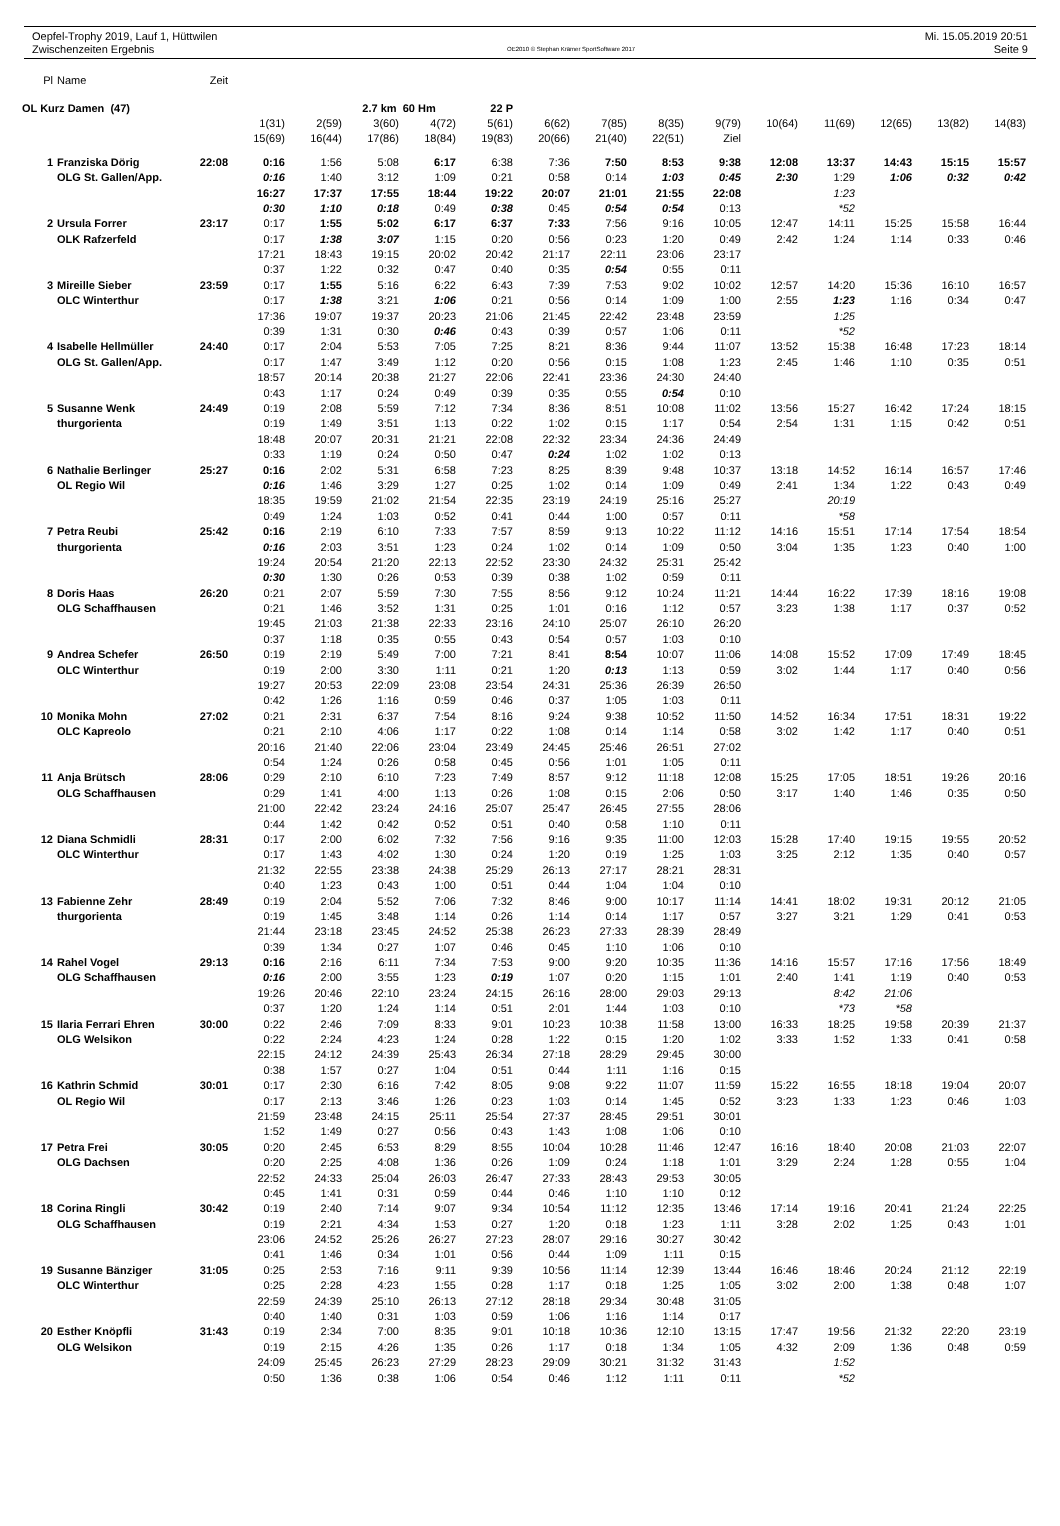Oepfel-Trophy 2019, Lauf 1, Hüttwilen
Zwischenzeiten Ergebnis
OE2010 © Stephan Krämer SportSoftware 2017
Mi. 15.05.2019 20:51
Seite 9
| Pl | Name | Zeit | | | | | | | | | | | | | | |
| --- | --- | --- | --- | --- | --- | --- | --- | --- | --- | --- | --- | --- | --- | --- | --- | --- |
| OL Kurz Damen (47) | | | | | 2.7 km 60 Hm | | 22 P | | | | | | | | | |
| | | | 1(31) | 2(59) | 3(60) | 4(72) | 5(61) | 6(62) | 7(85) | 8(35) | 9(79) | 10(64) | 11(69) | 12(65) | 13(82) | 14(83) |
| | | | 15(69) | 16(44) | 17(86) | 18(84) | 19(83) | 20(66) | 21(40) | 22(51) | Ziel | | | | | |
| 1 | Franziska Dörig | 22:08 | 0:16 | 1:56 | 5:08 | 6:17 | 6:38 | 7:36 | 7:50 | 8:53 | 9:38 | 12:08 | 13:37 | 14:43 | 15:15 | 15:57 |
| | OLG St. Gallen/App. | | 0:16 | 1:40 | 3:12 | 1:09 | 0:21 | 0:58 | 0:14 | 1:03 | 0:45 | 2:30 | 1:29 | 1:06 | 0:32 | 0:42 |
| | | | 16:27 | 17:37 | 17:55 | 18:44 | 19:22 | 20:07 | 21:01 | 21:55 | 22:08 | | 1:23 | | | |
| | | | 0:30 | 1:10 | 0:18 | 0:49 | 0:38 | 0:45 | 0:54 | 0:54 | 0:13 | | *52 | | | |
| 2 | Ursula Forrer | 23:17 | 0:17 | 1:55 | 5:02 | 6:17 | 6:37 | 7:33 | 7:56 | 9:16 | 10:05 | 12:47 | 14:11 | 15:25 | 15:58 | 16:44 |
| | OLK Rafzerfeld | | 0:17 | 1:38 | 3:07 | 1:15 | 0:20 | 0:56 | 0:23 | 1:20 | 0:49 | 2:42 | 1:24 | 1:14 | 0:33 | 0:46 |
| | | | 17:21 | 18:43 | 19:15 | 20:02 | 20:42 | 21:17 | 22:11 | 23:06 | 23:17 | | | | | |
| | | | 0:37 | 1:22 | 0:32 | 0:47 | 0:40 | 0:35 | 0:54 | 0:55 | 0:11 | | | | | |
| 3 | Mireille Sieber | 23:59 | 0:17 | 1:55 | 5:16 | 6:22 | 6:43 | 7:39 | 7:53 | 9:02 | 10:02 | 12:57 | 14:20 | 15:36 | 16:10 | 16:57 |
| | OLC Winterthur | | 0:17 | 1:38 | 3:21 | 1:06 | 0:21 | 0:56 | 0:14 | 1:09 | 1:00 | 2:55 | 1:23 | 1:16 | 0:34 | 0:47 |
| | | | 17:36 | 19:07 | 19:37 | 20:23 | 21:06 | 21:45 | 22:42 | 23:48 | 23:59 | | 1:25 | | | |
| | | | 0:39 | 1:31 | 0:30 | 0:46 | 0:43 | 0:39 | 0:57 | 1:06 | 0:11 | | *52 | | | |
| 4 | Isabelle Hellmüller | 24:40 | 0:17 | 2:04 | 5:53 | 7:05 | 7:25 | 8:21 | 8:36 | 9:44 | 11:07 | 13:52 | 15:38 | 16:48 | 17:23 | 18:14 |
| | OLG St. Gallen/App. | | 0:17 | 1:47 | 3:49 | 1:12 | 0:20 | 0:56 | 0:15 | 1:08 | 1:23 | 2:45 | 1:46 | 1:10 | 0:35 | 0:51 |
| | | | 18:57 | 20:14 | 20:38 | 21:27 | 22:06 | 22:41 | 23:36 | 24:30 | 24:40 | | | | | |
| | | | 0:43 | 1:17 | 0:24 | 0:49 | 0:39 | 0:35 | 0:55 | 0:54 | 0:10 | | | | | |
| 5 | Susanne Wenk | 24:49 | 0:19 | 2:08 | 5:59 | 7:12 | 7:34 | 8:36 | 8:51 | 10:08 | 11:02 | 13:56 | 15:27 | 16:42 | 17:24 | 18:15 |
| | thurgorienta | | 0:19 | 1:49 | 3:51 | 1:13 | 0:22 | 1:02 | 0:15 | 1:17 | 0:54 | 2:54 | 1:31 | 1:15 | 0:42 | 0:51 |
| | | | 18:48 | 20:07 | 20:31 | 21:21 | 22:08 | 22:32 | 23:34 | 24:36 | 24:49 | | | | | |
| | | | 0:33 | 1:19 | 0:24 | 0:50 | 0:47 | 0:24 | 1:02 | 1:02 | 0:13 | | | | | |
| 6 | Nathalie Berlinger | 25:27 | 0:16 | 2:02 | 5:31 | 6:58 | 7:23 | 8:25 | 8:39 | 9:48 | 10:37 | 13:18 | 14:52 | 16:14 | 16:57 | 17:46 |
| | OL Regio Wil | | 0:16 | 1:46 | 3:29 | 1:27 | 0:25 | 1:02 | 0:14 | 1:09 | 0:49 | 2:41 | 1:34 | 1:22 | 0:43 | 0:49 |
| | | | 18:35 | 19:59 | 21:02 | 21:54 | 22:35 | 23:19 | 24:19 | 25:16 | 25:27 | | 20:19 | | | |
| | | | 0:49 | 1:24 | 1:03 | 0:52 | 0:41 | 0:44 | 1:00 | 0:57 | 0:11 | | *58 | | | |
| 7 | Petra Reubi | 25:42 | 0:16 | 2:19 | 6:10 | 7:33 | 7:57 | 8:59 | 9:13 | 10:22 | 11:12 | 14:16 | 15:51 | 17:14 | 17:54 | 18:54 |
| | thurgorienta | | 0:16 | 2:03 | 3:51 | 1:23 | 0:24 | 1:02 | 0:14 | 1:09 | 0:50 | 3:04 | 1:35 | 1:23 | 0:40 | 1:00 |
| | | | 19:24 | 20:54 | 21:20 | 22:13 | 22:52 | 23:30 | 24:32 | 25:31 | 25:42 | | | | | |
| | | | 0:30 | 1:30 | 0:26 | 0:53 | 0:39 | 0:38 | 1:02 | 0:59 | 0:11 | | | | | |
| 8 | Doris Haas | 26:20 | 0:21 | 2:07 | 5:59 | 7:30 | 7:55 | 8:56 | 9:12 | 10:24 | 11:21 | 14:44 | 16:22 | 17:39 | 18:16 | 19:08 |
| | OLG Schaffhausen | | 0:21 | 1:46 | 3:52 | 1:31 | 0:25 | 1:01 | 0:16 | 1:12 | 0:57 | 3:23 | 1:38 | 1:17 | 0:37 | 0:52 |
| | | | 19:45 | 21:03 | 21:38 | 22:33 | 23:16 | 24:10 | 25:07 | 26:10 | 26:20 | | | | | |
| | | | 0:37 | 1:18 | 0:35 | 0:55 | 0:43 | 0:54 | 0:57 | 1:03 | 0:10 | | | | | |
| 9 | Andrea Schefer | 26:50 | 0:19 | 2:19 | 5:49 | 7:00 | 7:21 | 8:41 | 8:54 | 10:07 | 11:06 | 14:08 | 15:52 | 17:09 | 17:49 | 18:45 |
| | OLC Winterthur | | 0:19 | 2:00 | 3:30 | 1:11 | 0:21 | 1:20 | 0:13 | 1:13 | 0:59 | 3:02 | 1:44 | 1:17 | 0:40 | 0:56 |
| | | | 19:27 | 20:53 | 22:09 | 23:08 | 23:54 | 24:31 | 25:36 | 26:39 | 26:50 | | | | | |
| | | | 0:42 | 1:26 | 1:16 | 0:59 | 0:46 | 0:37 | 1:05 | 1:03 | 0:11 | | | | | |
| 10 | Monika Mohn | 27:02 | 0:21 | 2:31 | 6:37 | 7:54 | 8:16 | 9:24 | 9:38 | 10:52 | 11:50 | 14:52 | 16:34 | 17:51 | 18:31 | 19:22 |
| | OLC Kapreolo | | 0:21 | 2:10 | 4:06 | 1:17 | 0:22 | 1:08 | 0:14 | 1:14 | 0:58 | 3:02 | 1:42 | 1:17 | 0:40 | 0:51 |
| | | | 20:16 | 21:40 | 22:06 | 23:04 | 23:49 | 24:45 | 25:46 | 26:51 | 27:02 | | | | | |
| | | | 0:54 | 1:24 | 0:26 | 0:58 | 0:45 | 0:56 | 1:01 | 1:05 | 0:11 | | | | | |
| 11 | Anja Brütsch | 28:06 | 0:29 | 2:10 | 6:10 | 7:23 | 7:49 | 8:57 | 9:12 | 11:18 | 12:08 | 15:25 | 17:05 | 18:51 | 19:26 | 20:16 |
| | OLG Schaffhausen | | 0:29 | 1:41 | 4:00 | 1:13 | 0:26 | 1:08 | 0:15 | 2:06 | 0:50 | 3:17 | 1:40 | 1:46 | 0:35 | 0:50 |
| | | | 21:00 | 22:42 | 23:24 | 24:16 | 25:07 | 25:47 | 26:45 | 27:55 | 28:06 | | | | | |
| | | | 0:44 | 1:42 | 0:42 | 0:52 | 0:51 | 0:40 | 0:58 | 1:10 | 0:11 | | | | | |
| 12 | Diana Schmidli | 28:31 | 0:17 | 2:00 | 6:02 | 7:32 | 7:56 | 9:16 | 9:35 | 11:00 | 12:03 | 15:28 | 17:40 | 19:15 | 19:55 | 20:52 |
| | OLC Winterthur | | 0:17 | 1:43 | 4:02 | 1:30 | 0:24 | 1:20 | 0:19 | 1:25 | 1:03 | 3:25 | 2:12 | 1:35 | 0:40 | 0:57 |
| | | | 21:32 | 22:55 | 23:38 | 24:38 | 25:29 | 26:13 | 27:17 | 28:21 | 28:31 | | | | | |
| | | | 0:40 | 1:23 | 0:43 | 1:00 | 0:51 | 0:44 | 1:04 | 1:04 | 0:10 | | | | | |
| 13 | Fabienne Zehr | 28:49 | 0:19 | 2:04 | 5:52 | 7:06 | 7:32 | 8:46 | 9:00 | 10:17 | 11:14 | 14:41 | 18:02 | 19:31 | 20:12 | 21:05 |
| | thurgorienta | | 0:19 | 1:45 | 3:48 | 1:14 | 0:26 | 1:14 | 0:14 | 1:17 | 0:57 | 3:27 | 3:21 | 1:29 | 0:41 | 0:53 |
| | | | 21:44 | 23:18 | 23:45 | 24:52 | 25:38 | 26:23 | 27:33 | 28:39 | 28:49 | | | | | |
| | | | 0:39 | 1:34 | 0:27 | 1:07 | 0:46 | 0:45 | 1:10 | 1:06 | 0:10 | | | | | |
| 14 | Rahel Vogel | 29:13 | 0:16 | 2:16 | 6:11 | 7:34 | 7:53 | 9:00 | 9:20 | 10:35 | 11:36 | 14:16 | 15:57 | 17:16 | 17:56 | 18:49 |
| | OLG Schaffhausen | | 0:16 | 2:00 | 3:55 | 1:23 | 0:19 | 1:07 | 0:20 | 1:15 | 1:01 | 2:40 | 1:41 | 1:19 | 0:40 | 0:53 |
| | | | 19:26 | 20:46 | 22:10 | 23:24 | 24:15 | 26:16 | 28:00 | 29:03 | 29:13 | | 8:42 | 21:06 | | |
| | | | 0:37 | 1:20 | 1:24 | 1:14 | 0:51 | 2:01 | 1:44 | 1:03 | 0:10 | | *73 | *58 | | |
| 15 | Ilaria Ferrari Ehren | 30:00 | 0:22 | 2:46 | 7:09 | 8:33 | 9:01 | 10:23 | 10:38 | 11:58 | 13:00 | 16:33 | 18:25 | 19:58 | 20:39 | 21:37 |
| | OLG Welsikon | | 0:22 | 2:24 | 4:23 | 1:24 | 0:28 | 1:22 | 0:15 | 1:20 | 1:02 | 3:33 | 1:52 | 1:33 | 0:41 | 0:58 |
| | | | 22:15 | 24:12 | 24:39 | 25:43 | 26:34 | 27:18 | 28:29 | 29:45 | 30:00 | | | | | |
| | | | 0:38 | 1:57 | 0:27 | 1:04 | 0:51 | 0:44 | 1:11 | 1:16 | 0:15 | | | | | |
| 16 | Kathrin Schmid | 30:01 | 0:17 | 2:30 | 6:16 | 7:42 | 8:05 | 9:08 | 9:22 | 11:07 | 11:59 | 15:22 | 16:55 | 18:18 | 19:04 | 20:07 |
| | OL Regio Wil | | 0:17 | 2:13 | 3:46 | 1:26 | 0:23 | 1:03 | 0:14 | 1:45 | 0:52 | 3:23 | 1:33 | 1:23 | 0:46 | 1:03 |
| | | | 21:59 | 23:48 | 24:15 | 25:11 | 25:54 | 27:37 | 28:45 | 29:51 | 30:01 | | | | | |
| | | | 1:52 | 1:49 | 0:27 | 0:56 | 0:43 | 1:43 | 1:08 | 1:06 | 0:10 | | | | | |
| 17 | Petra Frei | 30:05 | 0:20 | 2:45 | 6:53 | 8:29 | 8:55 | 10:04 | 10:28 | 11:46 | 12:47 | 16:16 | 18:40 | 20:08 | 21:03 | 22:07 |
| | OLG Dachsen | | 0:20 | 2:25 | 4:08 | 1:36 | 0:26 | 1:09 | 0:24 | 1:18 | 1:01 | 3:29 | 2:24 | 1:28 | 0:55 | 1:04 |
| | | | 22:52 | 24:33 | 25:04 | 26:03 | 26:47 | 27:33 | 28:43 | 29:53 | 30:05 | | | | | |
| | | | 0:45 | 1:41 | 0:31 | 0:59 | 0:44 | 0:46 | 1:10 | 1:10 | 0:12 | | | | | |
| 18 | Corina Ringli | 30:42 | 0:19 | 2:40 | 7:14 | 9:07 | 9:34 | 10:54 | 11:12 | 12:35 | 13:46 | 17:14 | 19:16 | 20:41 | 21:24 | 22:25 |
| | OLG Schaffhausen | | 0:19 | 2:21 | 4:34 | 1:53 | 0:27 | 1:20 | 0:18 | 1:23 | 1:11 | 3:28 | 2:02 | 1:25 | 0:43 | 1:01 |
| | | | 23:06 | 24:52 | 25:26 | 26:27 | 27:23 | 28:07 | 29:16 | 30:27 | 30:42 | | | | | |
| | | | 0:41 | 1:46 | 0:34 | 1:01 | 0:56 | 0:44 | 1:09 | 1:11 | 0:15 | | | | | |
| 19 | Susanne Bänziger | 31:05 | 0:25 | 2:53 | 7:16 | 9:11 | 9:39 | 10:56 | 11:14 | 12:39 | 13:44 | 16:46 | 18:46 | 20:24 | 21:12 | 22:19 |
| | OLC Winterthur | | 0:25 | 2:28 | 4:23 | 1:55 | 0:28 | 1:17 | 0:18 | 1:25 | 1:05 | 3:02 | 2:00 | 1:38 | 0:48 | 1:07 |
| | | | 22:59 | 24:39 | 25:10 | 26:13 | 27:12 | 28:18 | 29:34 | 30:48 | 31:05 | | | | | |
| | | | 0:40 | 1:40 | 0:31 | 1:03 | 0:59 | 1:06 | 1:16 | 1:14 | 0:17 | | | | | |
| 20 | Esther Knöpfli | 31:43 | 0:19 | 2:34 | 7:00 | 8:35 | 9:01 | 10:18 | 10:36 | 12:10 | 13:15 | 17:47 | 19:56 | 21:32 | 22:20 | 23:19 |
| | OLG Welsikon | | 0:19 | 2:15 | 4:26 | 1:35 | 0:26 | 1:17 | 0:18 | 1:34 | 1:05 | 4:32 | 2:09 | 1:36 | 0:48 | 0:59 |
| | | | 24:09 | 25:45 | 26:23 | 27:29 | 28:23 | 29:09 | 30:21 | 31:32 | 31:43 | | 1:52 | | | |
| | | | 0:50 | 1:36 | 0:38 | 1:06 | 0:54 | 0:46 | 1:12 | 1:11 | 0:11 | | *52 | | | |